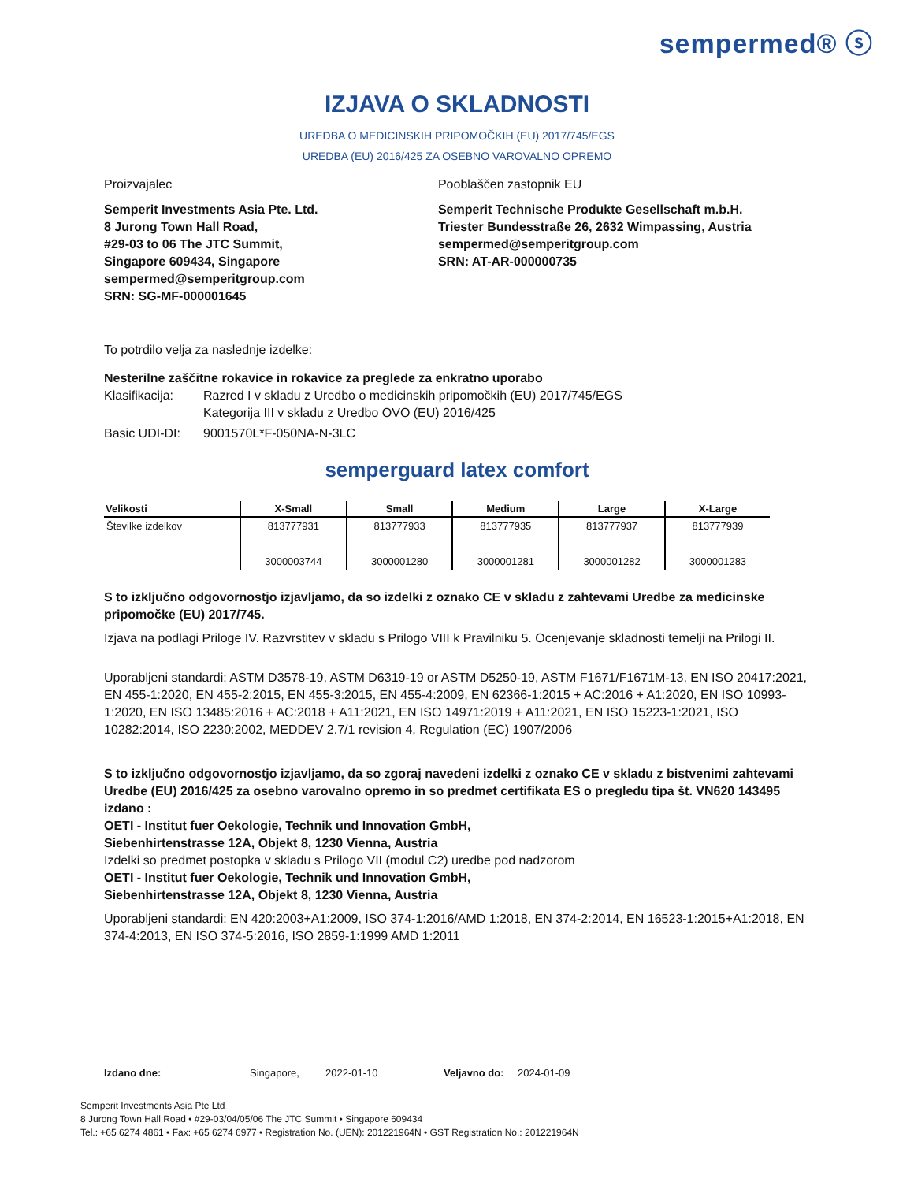sempermed® ⓢ
IZJAVA O SKLADNOSTI
UREDBA O MEDICINSKIH PRIPOMOČKIH (EU) 2017/745/EGS
UREDBA (EU) 2016/425 ZA OSEBNO VAROVALNO OPREMO
Proizvajalec
Semperit Investments Asia Pte. Ltd.
8 Jurong Town Hall Road,
#29-03 to 06 The JTC Summit,
Singapore 609434, Singapore
sempermed@semperitgroup.com
SRN: SG-MF-000001645
Pooblaščen zastopnik EU
Semperit Technische Produkte Gesellschaft m.b.H.
Triester Bundesstraße 26, 2632 Wimpassing, Austria
sempermed@semperitgroup.com
SRN: AT-AR-000000735
To potrdilo velja za naslednje izdelke:
Nesterilne zaščitne rokavice in rokavice za preglede za enkratno uporabo
Klasifikacija: Razred I v skladu z Uredbo o medicinskih pripomočkih (EU) 2017/745/EGS
Kategorija III v skladu z Uredbo OVO (EU) 2016/425
Basic UDI-DI: 9001570L*F-050NA-N-3LC
semperguard latex comfort
| Velikosti | X-Small | Small | Medium | Large | X-Large |
| --- | --- | --- | --- | --- | --- |
| Številke izdelkov | 813777931 3000003744 | 813777933 3000001280 | 813777935 3000001281 | 813777937 3000001282 | 813777939 3000001283 |
S to izključno odgovornostjo izjavljamo, da so izdelki z oznako CE v skladu z zahtevami Uredbe za medicinske pripomočke (EU) 2017/745.
Izjava na podlagi Priloge IV. Razvrstitev v skladu s Prilogo VIII k Pravilniku 5. Ocenjevanje skladnosti temelji na Prilogi II.
Uporabljeni standardi: ASTM D3578-19, ASTM D6319-19 or ASTM D5250-19, ASTM F1671/F1671M-13, EN ISO 20417:2021, EN 455-1:2020, EN 455-2:2015, EN 455-3:2015, EN 455-4:2009, EN 62366-1:2015 + AC:2016 + A1:2020, EN ISO 10993-1:2020, EN ISO 13485:2016 + AC:2018 + A11:2021, EN ISO 14971:2019 + A11:2021, EN ISO 15223-1:2021, ISO 10282:2014, ISO 2230:2002, MEDDEV 2.7/1 revision 4, Regulation (EC) 1907/2006
S to izključno odgovornostjo izjavljamo, da so zgoraj navedeni izdelki z oznako CE v skladu z bistvenimi zahtevami Uredbe (EU) 2016/425 za osebno varovalno opremo in so predmet certifikata ES o pregledu tipa št. VN620 143495 izdano :
OETI - Institut fuer Oekologie, Technik und Innovation GmbH,
Siebenhirtenstrasse 12A, Objekt 8, 1230 Vienna, Austria
Izdelki so predmet postopka v skladu s Prilogo VII (modul C2) uredbe pod nadzorom
OETI - Institut fuer Oekologie, Technik und Innovation GmbH,
Siebenhirtenstrasse 12A, Objekt 8, 1230 Vienna, Austria
Uporabljeni standardi: EN 420:2003+A1:2009, ISO 374-1:2016/AMD 1:2018, EN 374-2:2014, EN 16523-1:2015+A1:2018, EN 374-4:2013, EN ISO 374-5:2016, ISO 2859-1:1999 AMD 1:2011
Izdano dne: Singapore, 2022-01-10 Veljavno do: 2024-01-09
Semperit Investments Asia Pte Ltd
8 Jurong Town Hall Road • #29-03/04/05/06 The JTC Summit • Singapore 609434
Tel.: +65 6274 4861 • Fax: +65 6274 6977 • Registration No. (UEN): 201221964N • GST Registration No.: 201221964N